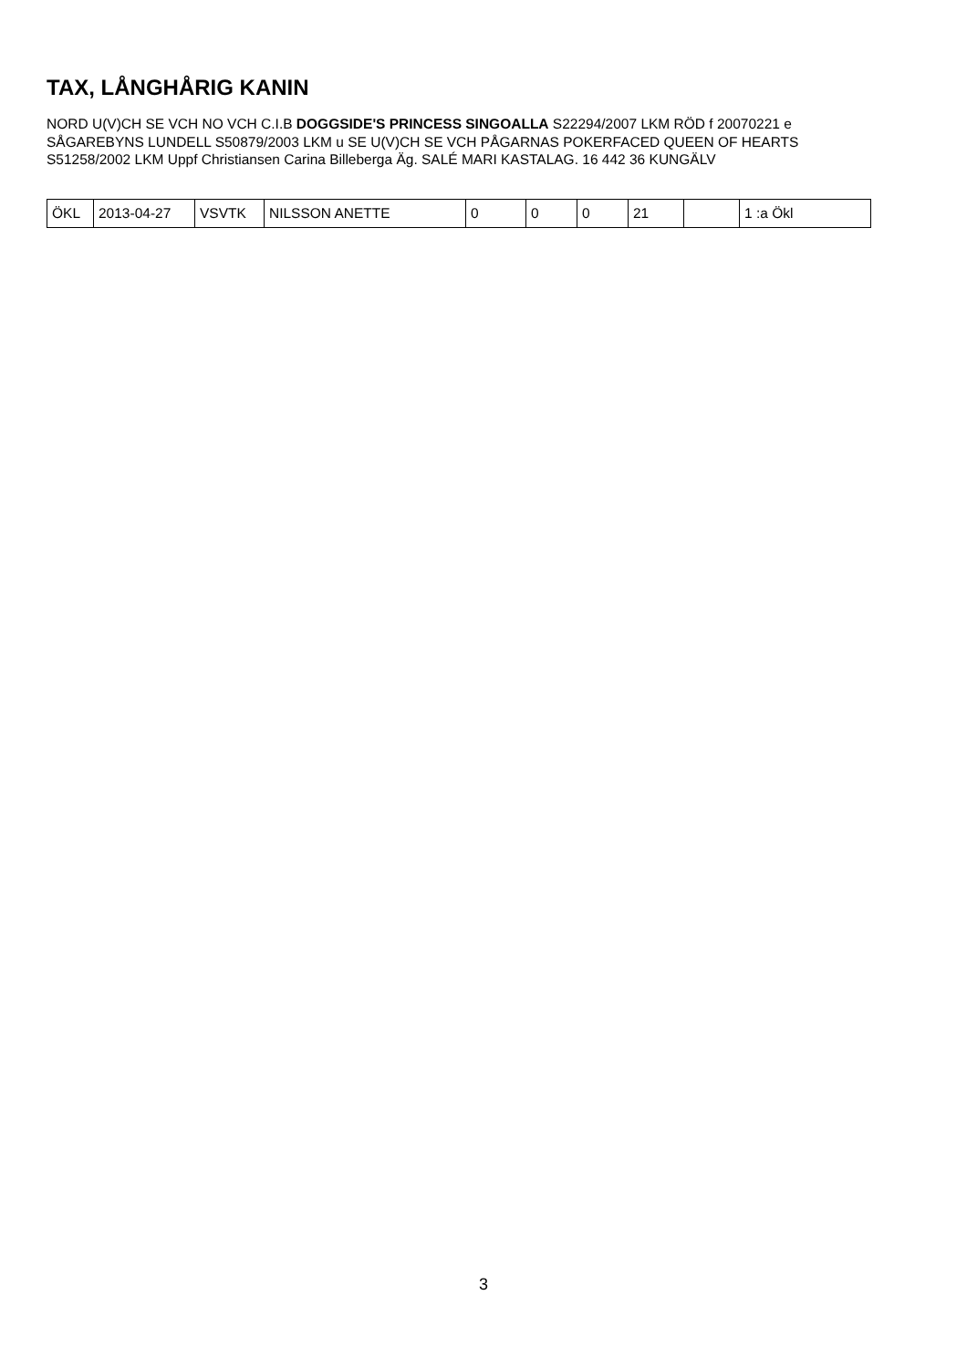TAX, LÅNGHÅRIG KANIN
NORD U(V)CH SE VCH NO VCH C.I.B DOGGSIDE'S PRINCESS SINGOALLA S22294/2007 LKM RÖD f 20070221 e SÅGAREBYNS LUNDELL S50879/2003 LKM u SE U(V)CH SE VCH PÅGARNAS POKERFACED QUEEN OF HEARTS S51258/2002 LKM Uppf Christiansen Carina Billeberga Äg. SALÉ MARI KASTALAG. 16 442 36 KUNGÄLV
| ÖKL | 2013-04-27 | VSVTK | NILSSON ANETTE | 0 | 0 | 0 | 21 | | 1 :a Ökl |
3